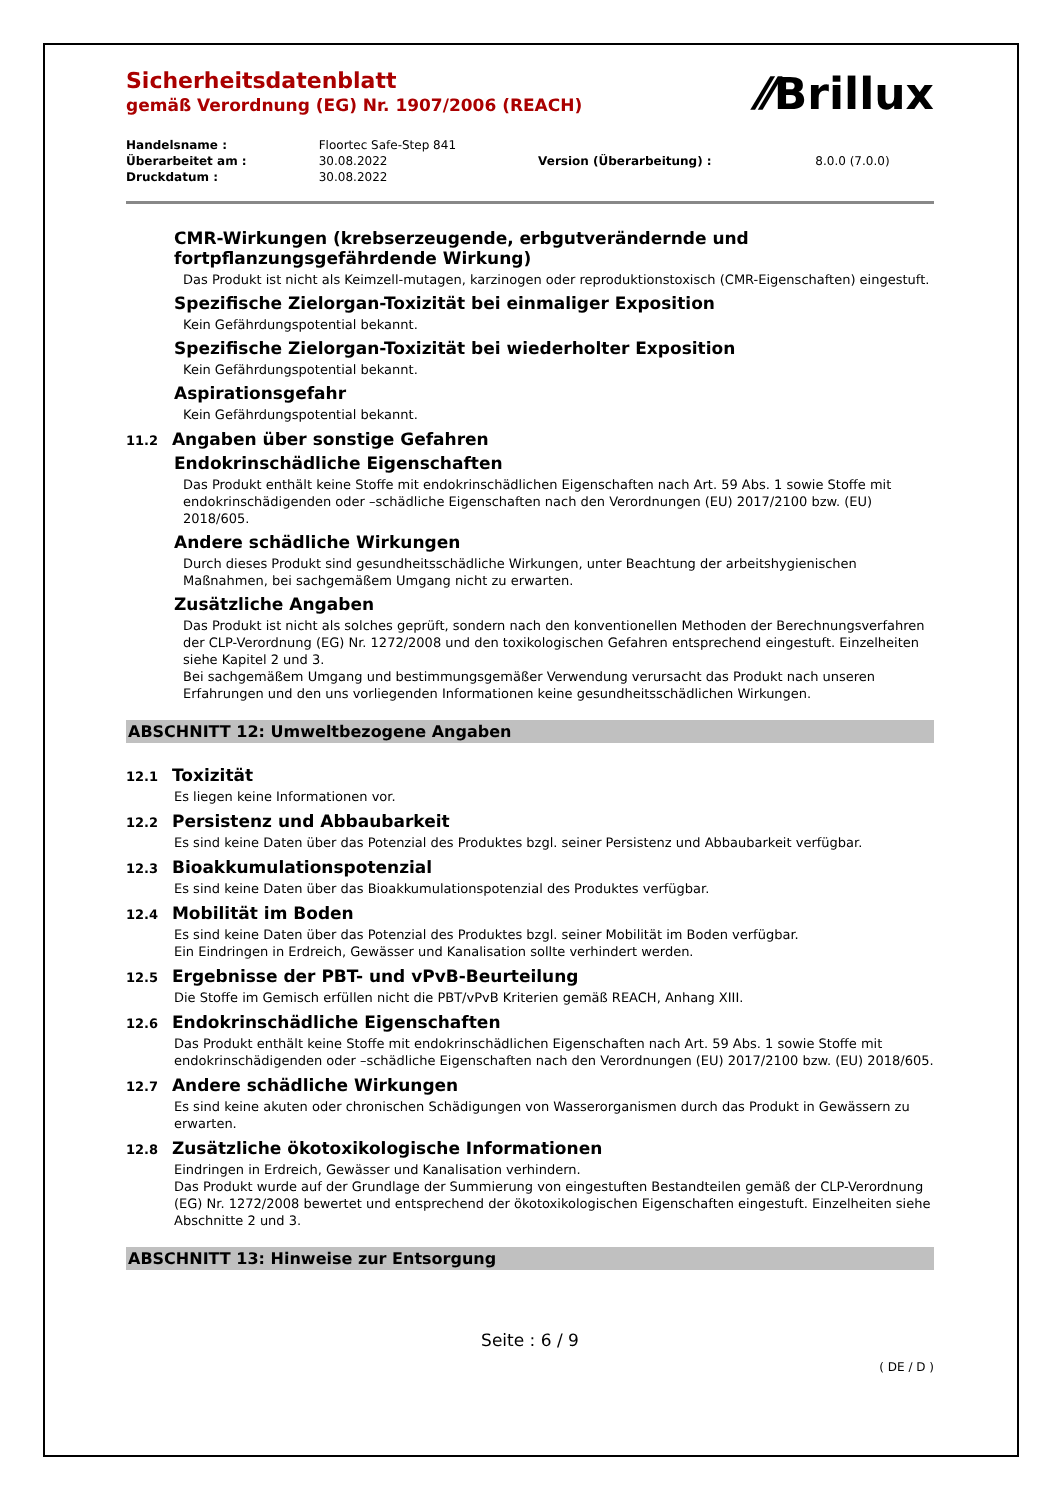⁄⁄Brillux
Sicherheitsdatenblatt
gemäß Verordnung (EG) Nr. 1907/2006 (REACH)
| Handelsname : | Floortec Safe-Step 841 | | |
| Überarbeitet am : | 30.08.2022 | Version (Überarbeitung) : | 8.0.0 (7.0.0) |
| Druckdatum : | 30.08.2022 | | |
CMR-Wirkungen (krebserzeugende, erbgutverändernde und fortpflanzungsgefährdende Wirkung)
Das Produkt ist nicht als Keimzell-mutagen, karzinogen oder reproduktionstoxisch (CMR-Eigenschaften) eingestuft.
Spezifische Zielorgan-Toxizität bei einmaliger Exposition
Kein Gefährdungspotential bekannt.
Spezifische Zielorgan-Toxizität bei wiederholter Exposition
Kein Gefährdungspotential bekannt.
Aspirationsgefahr
Kein Gefährdungspotential bekannt.
11.2 Angaben über sonstige Gefahren
Endokrinschädliche Eigenschaften
Das Produkt enthält keine Stoffe mit endokrinschädlichen Eigenschaften nach Art. 59 Abs. 1 sowie Stoffe mit endokrinschädigenden oder –schädliche Eigenschaften nach den Verordnungen (EU) 2017/2100 bzw. (EU) 2018/605.
Andere schädliche Wirkungen
Durch dieses Produkt sind gesundheitsschädliche Wirkungen, unter Beachtung der arbeitshygienischen Maßnahmen, bei sachgemäßem Umgang nicht zu erwarten.
Zusätzliche Angaben
Das Produkt ist nicht als solches geprüft, sondern nach den konventionellen Methoden der Berechnungsverfahren der CLP-Verordnung (EG) Nr. 1272/2008 und den toxikologischen Gefahren entsprechend eingestuft. Einzelheiten siehe Kapitel 2 und 3.
Bei sachgemäßem Umgang und bestimmungsgemäßer Verwendung verursacht das Produkt nach unseren Erfahrungen und den uns vorliegenden Informationen keine gesundheitsschädlichen Wirkungen.
ABSCHNITT 12: Umweltbezogene Angaben
12.1 Toxizität
Es liegen keine Informationen vor.
12.2 Persistenz und Abbaubarkeit
Es sind keine Daten über das Potenzial des Produktes bzgl. seiner Persistenz und Abbaubarkeit verfügbar.
12.3 Bioakkumulationspotenzial
Es sind keine Daten über das Bioakkumulationspotenzial des Produktes verfügbar.
12.4 Mobilität im Boden
Es sind keine Daten über das Potenzial des Produktes bzgl. seiner Mobilität im Boden verfügbar.
Ein Eindringen in Erdreich, Gewässer und Kanalisation sollte verhindert werden.
12.5 Ergebnisse der PBT- und vPvB-Beurteilung
Die Stoffe im Gemisch erfüllen nicht die PBT/vPvB Kriterien gemäß REACH, Anhang XIII.
12.6 Endokrinschädliche Eigenschaften
Das Produkt enthält keine Stoffe mit endokrinschädlichen Eigenschaften nach Art. 59 Abs. 1 sowie Stoffe mit endokrinschädigenden oder –schädliche Eigenschaften nach den Verordnungen (EU) 2017/2100 bzw. (EU) 2018/605.
12.7 Andere schädliche Wirkungen
Es sind keine akuten oder chronischen Schädigungen von Wasserorganismen durch das Produkt in Gewässern zu erwarten.
12.8 Zusätzliche ökotoxikologische Informationen
Eindringen in Erdreich, Gewässer und Kanalisation verhindern.
Das Produkt wurde auf der Grundlage der Summierung von eingestuften Bestandteilen gemäß der CLP-Verordnung (EG) Nr. 1272/2008 bewertet und entsprechend der ökotoxikologischen Eigenschaften eingestuft. Einzelheiten siehe Abschnitte 2 und 3.
ABSCHNITT 13: Hinweise zur Entsorgung
Seite : 6 / 9
( DE / D )